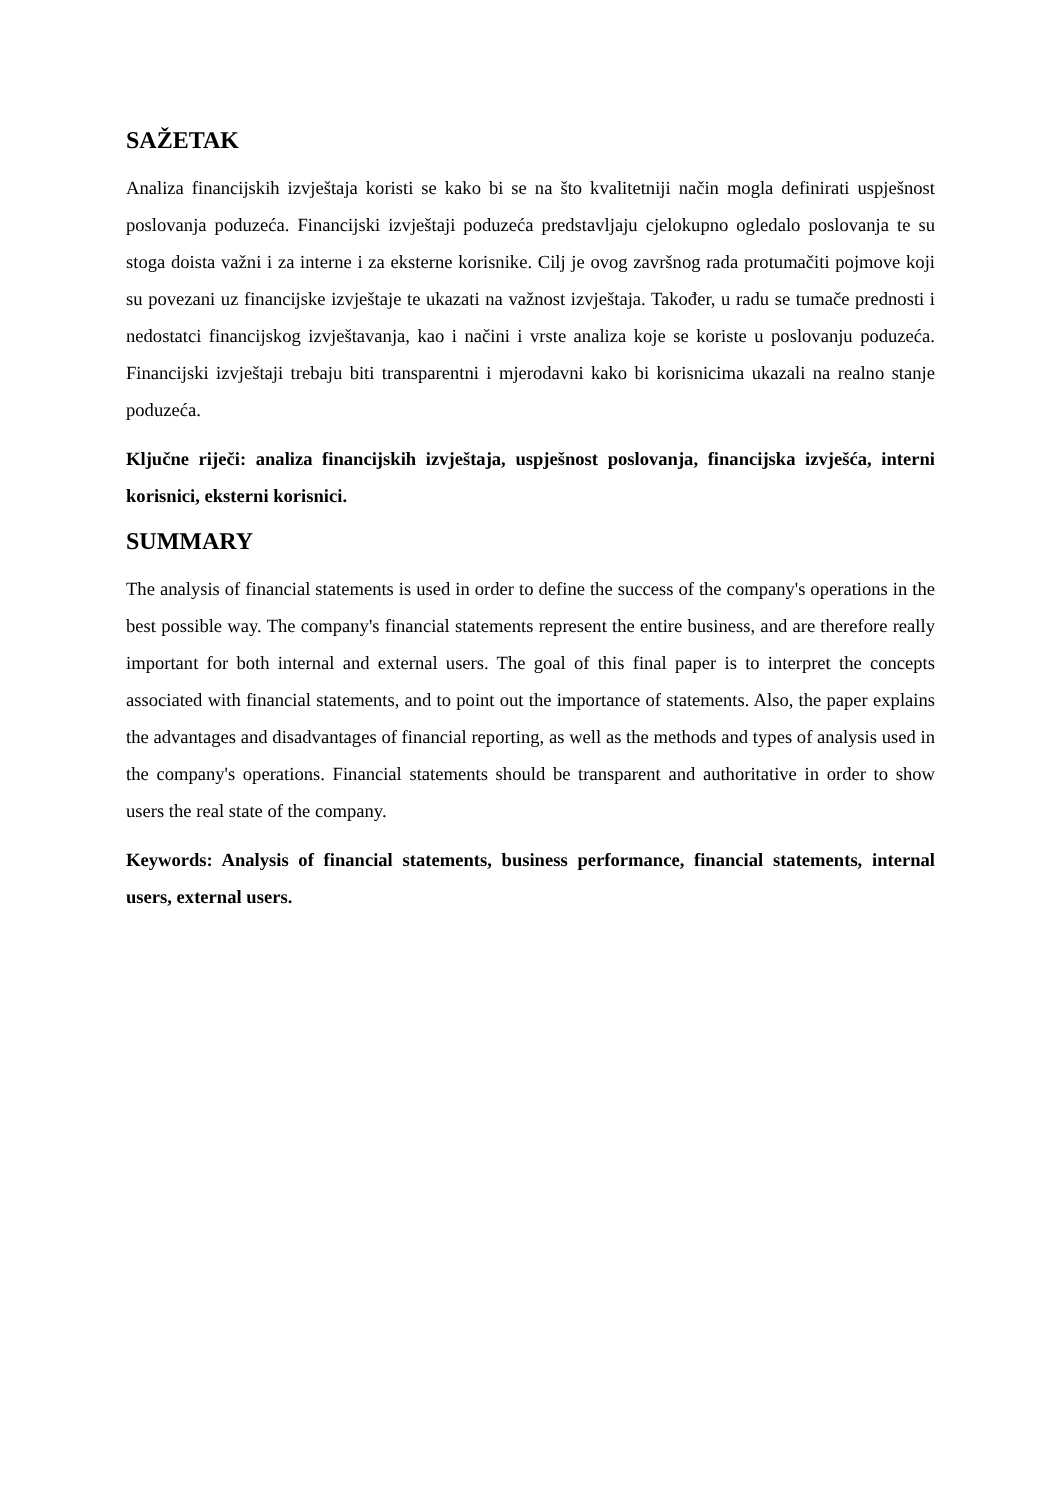SAŽETAK
Analiza financijskih izvještaja koristi se kako bi se na što kvalitetniji način mogla definirati uspješnost poslovanja poduzeća. Financijski izvještaji poduzeća predstavljaju cjelokupno ogledalo poslovanja te su stoga doista važni i za interne i za eksterne korisnike. Cilj je ovog završnog rada protumačiti pojmove koji su povezani uz financijske izvještaje te ukazati na važnost izvještaja. Također, u radu se tumače prednosti i nedostatci financijskog izvještavanja, kao i načini i vrste analiza koje se koriste u poslovanju poduzeća. Financijski izvještaji trebaju biti transparentni i mjerodavni kako bi korisnicima ukazali na realno stanje poduzeća.
Ključne riječi: analiza financijskih izvještaja, uspješnost poslovanja, financijska izvješća, interni korisnici, eksterni korisnici.
SUMMARY
The analysis of financial statements is used in order to define the success of the company's operations in the best possible way. The company's financial statements represent the entire business, and are therefore really important for both internal and external users. The goal of this final paper is to interpret the concepts associated with financial statements, and to point out the importance of statements. Also, the paper explains the advantages and disadvantages of financial reporting, as well as the methods and types of analysis used in the company's operations. Financial statements should be transparent and authoritative in order to show users the real state of the company.
Keywords: Analysis of financial statements, business performance, financial statements, internal users, external users.